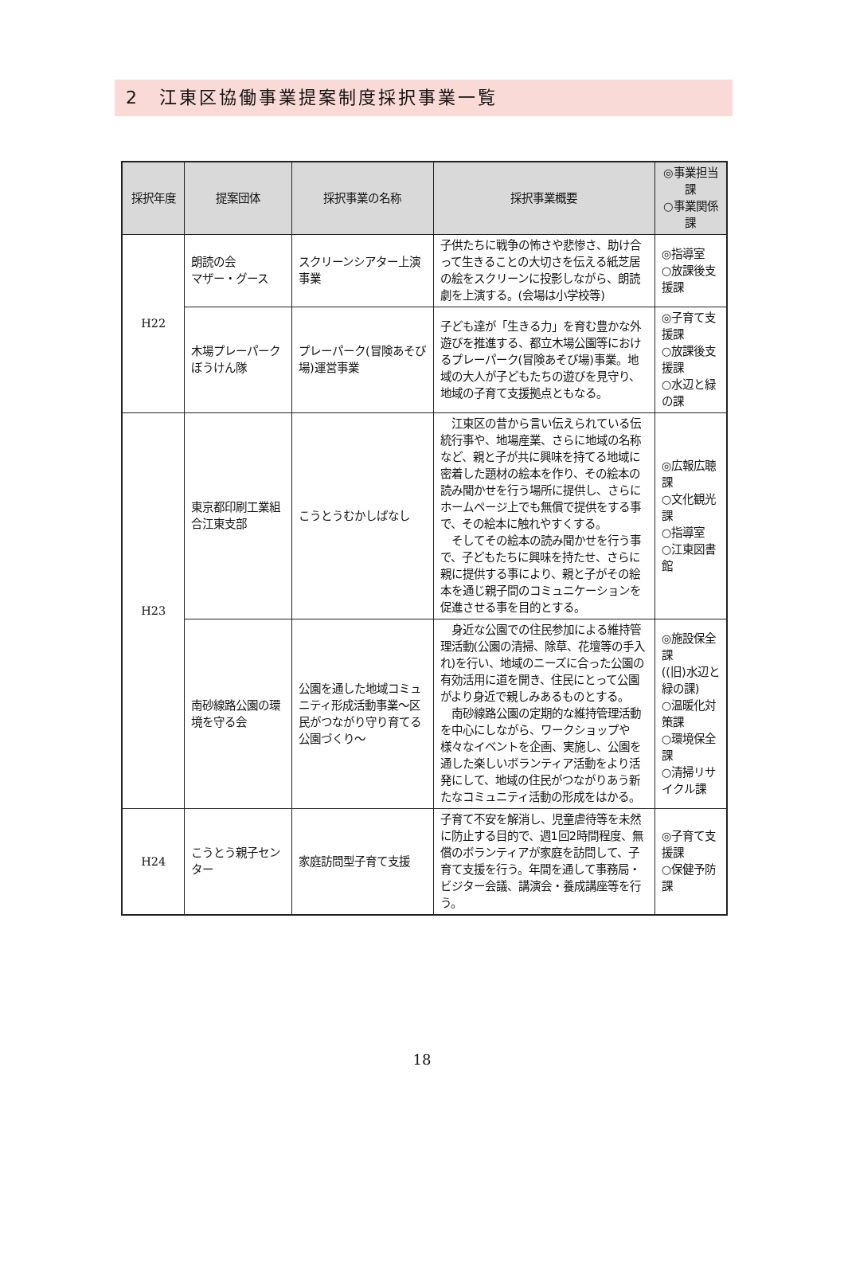2　江東区協働事業提案制度採択事業一覧
| 採択年度 | 提案団体 | 採択事業の名称 | 採択事業概要 | ◎事業担当課 ○事業関係課 |
| --- | --- | --- | --- | --- |
| H22 | 朗読の会 マザー・グース | スクリーンシアター上演事業 | 子供たちに戦争の怖さや悲惨さ、助け合って生きることの大切さを伝える紙芝居の絵をスクリーンに投影しながら、朗読劇を上演する。(会場は小学校等) | ◎指導室 ○放課後支援課 |
| | 木場プレーパーク ぼうけん隊 | プレーパーク(冒険あそび場)運営事業 | 子ども達が「生きる力」を育む豊かな外遊びを推進する、都立木場公園等におけるプレーパーク(冒険あそび場)事業。地域の大人が子どもたちの遊びを見守り、地域の子育て支援拠点ともなる。 | ◎子育て支援課 ○放課後支援課 ○水辺と緑の課 |
| H23 | 東京都印刷工業組合江東支部 | こうとうむかしばなし | 江東区の昔から言い伝えられている伝統行事や、地場産業、さらに地域の名称など、親と子が共に興味を持てる地域に密着した題材の絵本を作り、その絵本の読み聞かせを行う場所に提供し、さらにホームページ上でも無償で提供をする事で、その絵本に触れやすくする。 そしてその絵本の読み聞かせを行う事で、子どもたちに興味を持たせ、さらに親に提供する事により、親と子がその絵本を通じ親子間のコミュニケーションを促進させる事を目的とする。 | ◎広報広聴課 ○文化観光課 ○指導室 ○江東図書館 |
| | 南砂線路公園の環境を守る会 | 公園を通した地域コミュニティ形成活動事業～区民がつながり守り育てる公園づくり～ | 身近な公園での住民参加による維持管理活動(公園の清掃、除草、花壇等の手入れ)を行い、地域のニーズに合った公園の有効活用に道を開き、住民にとって公園がより身近で親しみあるものとする。 南砂線路公園の定期的な維持管理活動を中心にしながら、ワークショップや様々なイベントを企画、実施し、公園を通した楽しいボランティア活動をより活発にして、地域の住民がつながりあう新たなコミュニティ活動の形成をはかる。 | ◎施設保全課 ((旧)水辺と緑の課) ○温暖化対策課 ○環境保全課 ○清掃リサイクル課 |
| H24 | こうとう親子センター | 家庭訪問型子育て支援 | 子育て不安を解消し、児童虐待等を未然に防止する目的で、週1回2時間程度、無償のボランティアが家庭を訪問して、子育て支援を行う。年間を通して事務局・ビジター会議、講演会・養成講座等を行う。 | ◎子育て支援課 ○保健予防課 |
18